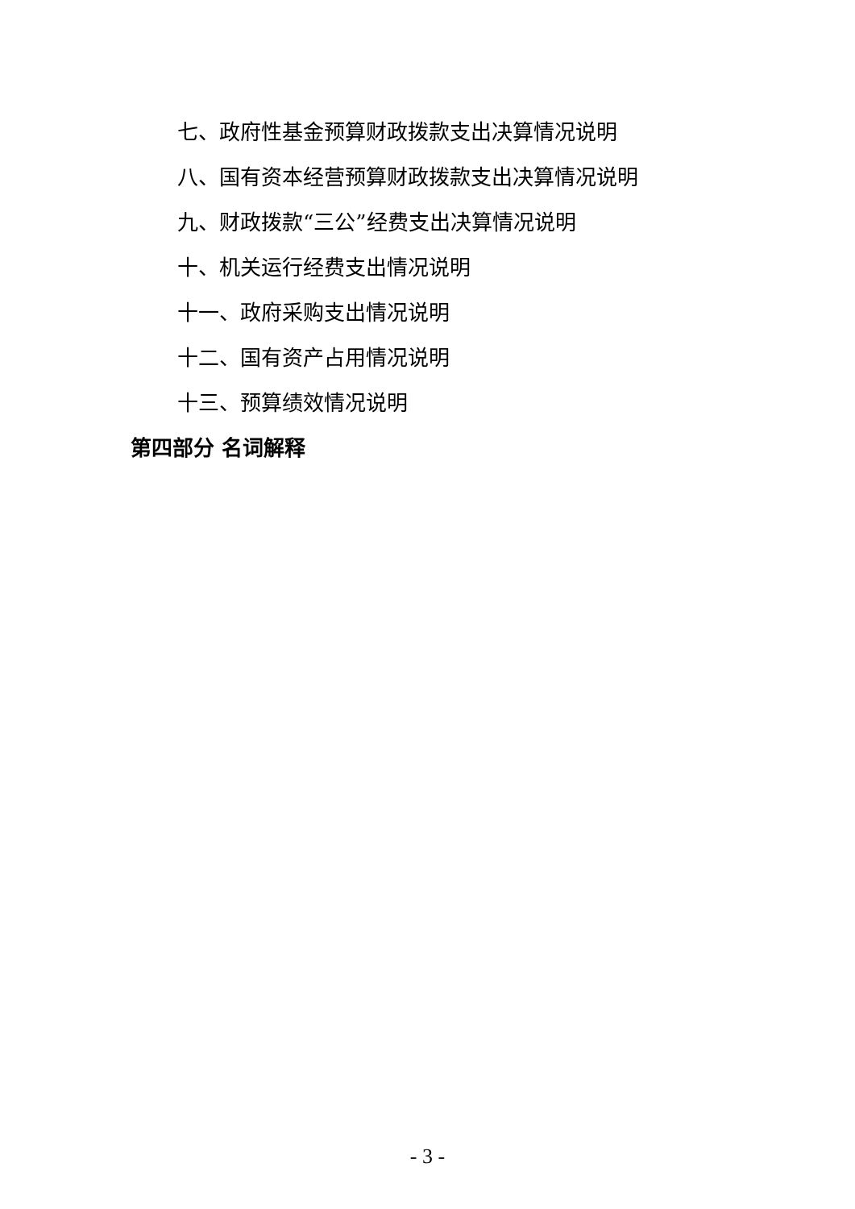七、政府性基金预算财政拨款支出决算情况说明
八、国有资本经营预算财政拨款支出决算情况说明
九、财政拨款“三公”经费支出决算情况说明
十、机关运行经费支出情况说明
十一、政府采购支出情况说明
十二、国有资产占用情况说明
十三、预算绩效情况说明
第四部分 名词解释
- 3 -